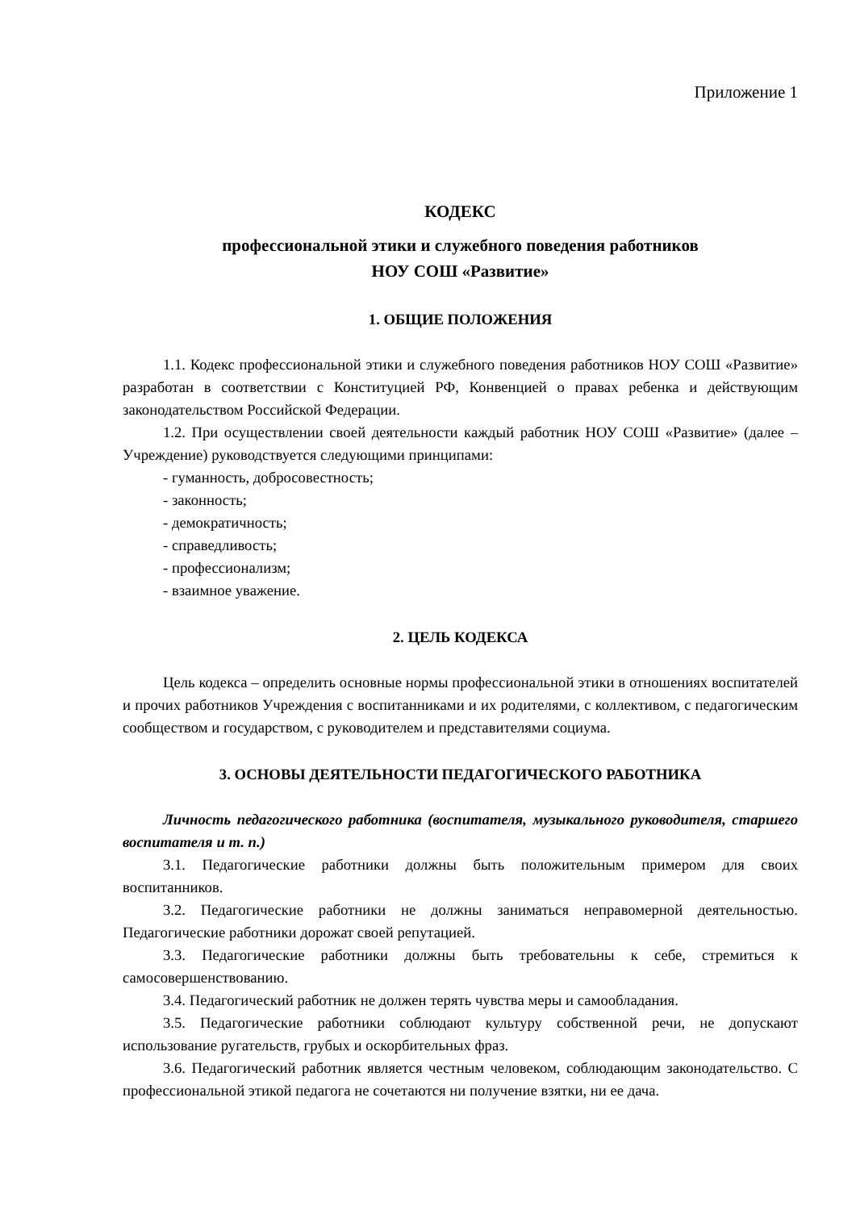Приложение 1
КОДЕКС
профессиональной этики и служебного поведения работников
НОУ СОШ «Развитие»
1. ОБЩИЕ ПОЛОЖЕНИЯ
1.1. Кодекс профессиональной этики и служебного поведения работников НОУ СОШ «Развитие» разработан в соответствии с Конституцией РФ, Конвенцией о правах ребенка и действующим законодательством Российской Федерации.
1.2. При осуществлении своей деятельности каждый работник НОУ СОШ «Развитие» (далее – Учреждение) руководствуется следующими принципами:
- гуманность, добросовестность;
- законность;
- демократичность;
- справедливость;
- профессионализм;
- взаимное уважение.
2. ЦЕЛЬ КОДЕКСА
Цель кодекса – определить основные нормы профессиональной этики в отношениях воспитателей и прочих работников Учреждения с воспитанниками и их родителями, с коллективом, с педагогическим сообществом и государством, с руководителем и представителями социума.
3. ОСНОВЫ ДЕЯТЕЛЬНОСТИ ПЕДАГОГИЧЕСКОГО РАБОТНИКА
Личность педагогического работника (воспитателя, музыкального руководителя, старшего воспитателя и т. п.)
3.1. Педагогические работники должны быть положительным примером для своих воспитанников.
3.2. Педагогические работники не должны заниматься неправомерной деятельностью. Педагогические работники дорожат своей репутацией.
3.3. Педагогические работники должны быть требовательны к себе, стремиться к самосовершенствованию.
3.4. Педагогический работник не должен терять чувства меры и самообладания.
3.5. Педагогические работники соблюдают культуру собственной речи, не допускают использование ругательств, грубых и оскорбительных фраз.
3.6. Педагогический работник является честным человеком, соблюдающим законодательство. С профессиональной этикой педагога не сочетаются ни получение взятки, ни ее дача.